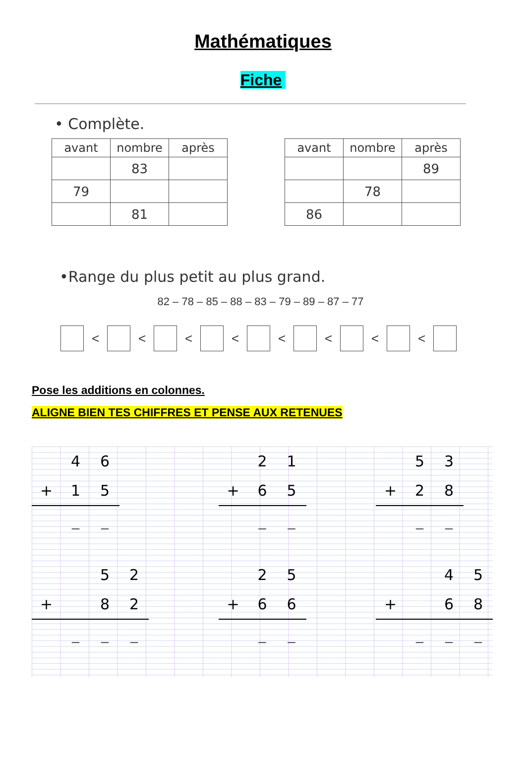Mathématiques
Fiche
• Complète.
| avant | nombre | après |
| --- | --- | --- |
| | 83 | |
| 79 | | |
| | 81 | |
| avant | nombre | après |
| --- | --- | --- |
| | | 89 |
| | 78 | |
| 86 | | |
•Range du plus petit au plus grand.
82 – 78 – 85 – 88 – 83 – 79 – 89 – 87 – 77
< < < < < < < <
Pose les additions en colonnes.
ALIGNE BIEN TES CHIFFRES ET PENSE AUX RETENUES
| | 4 | 6 |
| + | 1 | 5 |
| | _ | _ |
| | | 5 | 2 |
| + | | 8 | 2 |
| | _ | _ | _ |
| | 2 | 1 |
| + | 6 | 5 |
| | _ | _ |
| | 2 | 5 |
| + | 6 | 6 |
| | _ | _ |
| | 5 | 3 |
| + | 2 | 8 |
| | _ | _ |
| | | 4 | 5 |
| + | | 6 | 8 |
| | _ | _ | _ |